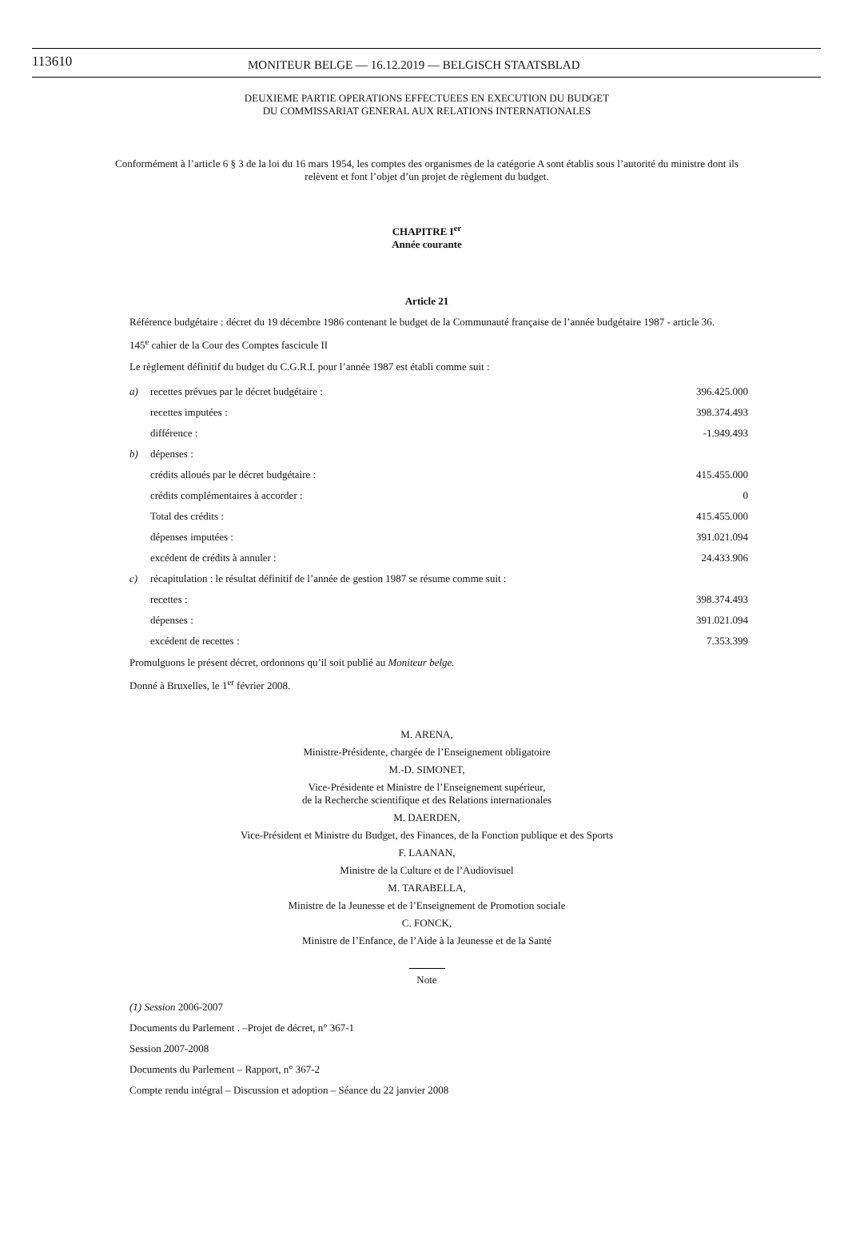113610
MONITEUR BELGE — 16.12.2019 — BELGISCH STAATSBLAD
DEUXIEME PARTIE OPERATIONS EFFECTUEES EN EXECUTION DU BUDGET
DU COMMISSARIAT GENERAL AUX RELATIONS INTERNATIONALES
Conformément à l’article 6 § 3 de la loi du 16 mars 1954, les comptes des organismes de la catégorie A sont établis sous l’autorité du ministre dont ils relèvent et font l’objet d’un projet de règlement du budget.
CHAPITRE I<sup>er</sup>
Année courante
Article 21
Référence budgétaire : décret du 19 décembre 1986 contenant le budget de la Communauté française de l’année budgétaire 1987 - article 36.
145<sup>e</sup> cahier de la Cour des Comptes fascicule II
Le règlement définitif du budget du C.G.R.I. pour l’année 1987 est établi comme suit :
| a) | recettes prévues par le décret budgétaire : | 396.425.000 |
| | recettes imputées : | 398.374.493 |
| | différence : | -1.949.493 |
| b) | dépenses : | |
| | crédits alloués par le décret budgétaire : | 415.455.000 |
| | crédits complémentaires à accorder : | 0 |
| | Total des crédits : | 415.455.000 |
| | dépenses imputées : | 391.021.094 |
| | excédent de crédits à annuler : | 24.433.906 |
| c) | récapitulation : le résultat définitif de l’année de gestion 1987 se résume comme suit : | |
| | recettes : | 398.374.493 |
| | dépenses : | 391.021.094 |
| | excédent de recettes : | 7.353.399 |
Promulguons le présent décret, ordonnons qu’il soit publié au Moniteur belge.
Donné à Bruxelles, le 1<sup>er</sup> février 2008.
M. ARENA,
Ministre-Présidente, chargée de l’Enseignement obligatoire
M.-D. SIMONET,
Vice-Présidente et Ministre de l’Enseignement supérieur,
de la Recherche scientifique et des Relations internationales
M. DAERDEN,
Vice-Président et Ministre du Budget, des Finances, de la Fonction publique et des Sports
F. LAANAN,
Ministre de la Culture et de l’Audiovisuel
M. TARABELLA,
Ministre de la Jeunesse et de l’Enseignement de Promotion sociale
C. FONCK,
Ministre de l’Enfance, de l’Aide à la Jeunesse et de la Santé
Note
(1) Session 2006-2007
Documents du Parlement . –Projet de décret, n° 367-1
Session 2007-2008
Documents du Parlement – Rapport, n° 367-2
Compte rendu intégral – Discussion et adoption – Séance du 22 janvier 2008